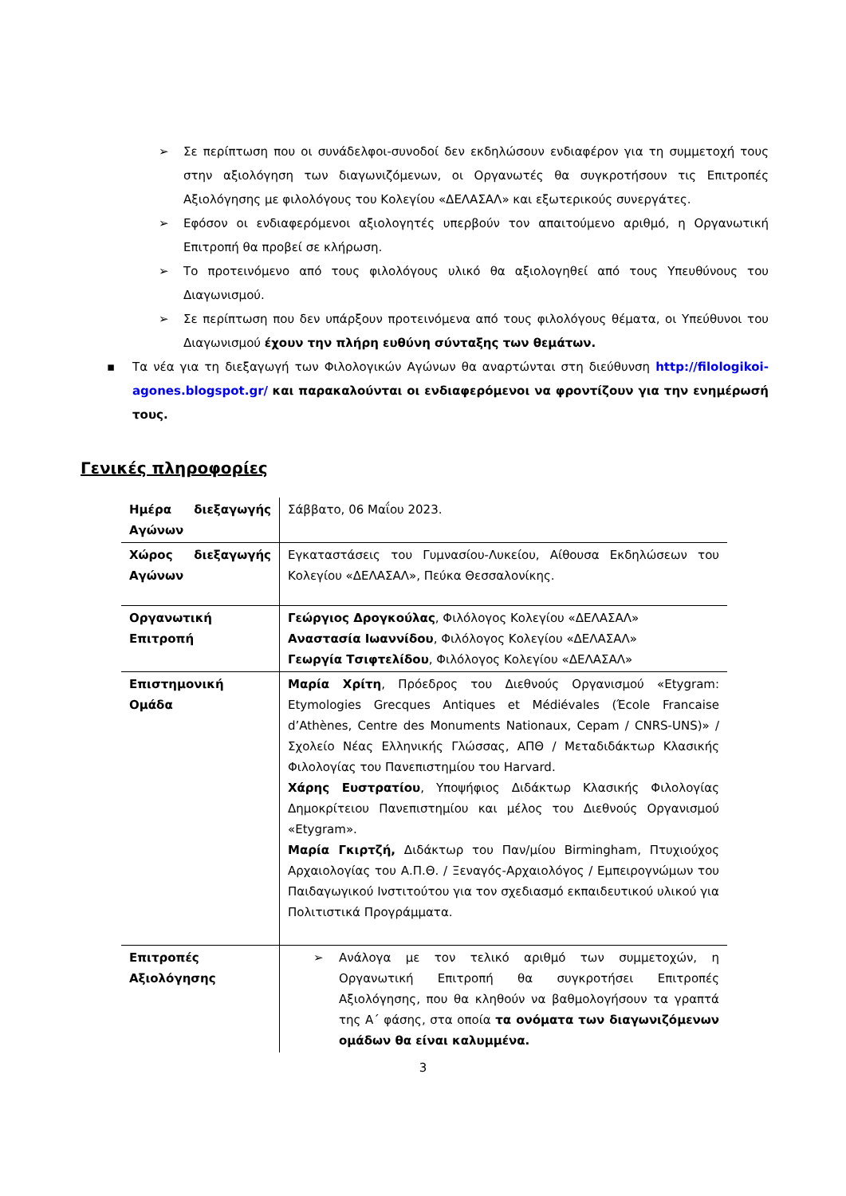➢ Σε περίπτωση που οι συνάδελφοι-συνοδοί δεν εκδηλώσουν ενδιαφέρον για τη συμμετοχή τους στην αξιολόγηση των διαγωνιζόμενων, οι Οργανωτές θα συγκροτήσουν τις Επιτροπές Αξιολόγησης με φιλολόγους του Κολεγίου «ΔΕΛΑΣΑΛ» και εξωτερικούς συνεργάτες.
➢ Εφόσον οι ενδιαφερόμενοι αξιολογητές υπερβούν τον απαιτούμενο αριθμό, η Οργανωτική Επιτροπή θα προβεί σε κλήρωση.
➢ Το προτεινόμενο από τους φιλολόγους υλικό θα αξιολογηθεί από τους Υπευθύνους του Διαγωνισμού.
➢ Σε περίπτωση που δεν υπάρξουν προτεινόμενα από τους φιλολόγους θέματα, οι Υπεύθυνοι του Διαγωνισμού έχουν την πλήρη ευθύνη σύνταξης των θεμάτων.
▪ Τα νέα για τη διεξαγωγή των Φιλολογικών Αγώνων θα αναρτώνται στη διεύθυνση http://filologikoi-agones.blogspot.gr/ και παρακαλούνται οι ενδιαφερόμενοι να φροντίζουν για την ενημέρωσή τους.
Γενικές πληροφορίες
| Ημέρα διεξαγωγής Αγώνων | Σάββατο, 06 Μαΐου 2023. |
| Χώρος διεξαγωγής Αγώνων | Εγκαταστάσεις του Γυμνασίου-Λυκείου, Αίθουσα Εκδηλώσεων του Κολεγίου «ΔΕΛΑΣΑΛ», Πεύκα Θεσσαλονίκης. |
| Οργανωτική Επιτροπή | Γεώργιος Δρογκούλας , Φιλόλογος Κολεγίου «ΔΕΛΑΣΑΛ» Αναστασία Ιωαννίδου , Φιλόλογος Κολεγίου «ΔΕΛΑΣΑΛ» Γεωργία Τσιφτελίδου , Φιλόλογος Κολεγίου «ΔΕΛΑΣΑΛ» |
| Επιστημονική Ομάδα | Μαρία Χρίτη , Πρόεδρος του Διεθνούς Οργανισμού «Etygram: Etymologies Grecques Antiques et Médiévales (Έcole Francaise d’Athènes, Centre des Monuments Nationaux, Cepam / CNRS-UNS)» / Σχολείο Νέας Ελληνικής Γλώσσας, ΑΠΘ / Μεταδιδάκτωρ Κλασικής Φιλολογίας του Πανεπιστημίου του Harvard. Χάρης Ευστρατίου , Υποψήφιος Διδάκτωρ Κλασικής Φιλολογίας Δημοκρίτειου Πανεπιστημίου και μέλος του Διεθνούς Οργανισμού «Etygram». Μαρία Γκιρτζή, Διδάκτωρ του Παν/μίου Birmingham, Πτυχιούχος Αρχαιολογίας του Α.Π.Θ. / Ξεναγός-Αρχαιολόγος / Εμπειρογνώμων του Παιδαγωγικού Ινστιτούτου για τον σχεδιασμό εκπαιδευτικού υλικού για Πολιτιστικά Προγράμματα. |
| Επιτροπές Αξιολόγησης | ➢ Ανάλογα με τον τελικό αριθμό των συμμετοχών, η Οργανωτική Επιτροπή θα συγκροτήσει Επιτροπές Αξιολόγησης, που θα κληθούν να βαθμολογήσουν τα γραπτά της Α΄ φάσης, στα οποία τα ονόματα των διαγωνιζόμενων ομάδων θα είναι καλυμμένα. |
3